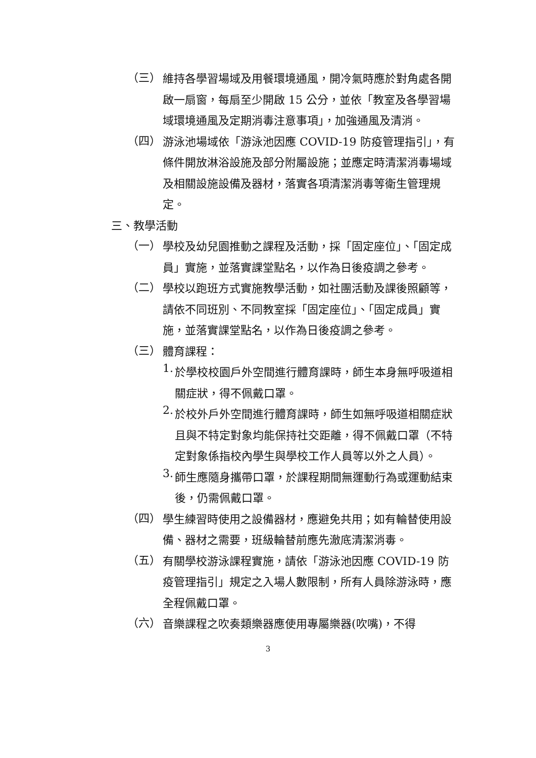（三）
維持各學習場域及用餐環境通風，開冷氣時應於對角處各開啟一扇窗，每扇至少開啟 15 公分，並依「教室及各學習場域環境通風及定期消毒注意事項」，加強通風及清消。
（四）
游泳池場域依「游泳池因應 COVID-19 防疫管理指引」，有條件開放淋浴設施及部分附屬設施；並應定時清潔消毒場域及相關設施設備及器材，落實各項清潔消毒等衛生管理規定。
三、教學活動
（一）
學校及幼兒園推動之課程及活動，採「固定座位」、「固定成員」實施，並落實課堂點名，以作為日後疫調之參考。
（二）
學校以跑班方式實施教學活動，如社團活動及課後照顧等，請依不同班別、不同教室採「固定座位」、「固定成員」實施，並落實課堂點名，以作為日後疫調之參考。
（三）
體育課程：
1.
於學校校園戶外空間進行體育課時，師生本身無呼吸道相關症狀，得不佩戴口罩。
2.
於校外戶外空間進行體育課時，師生如無呼吸道相關症狀且與不特定對象均能保持社交距離，得不佩戴口罩（不特定對象係指校內學生與學校工作人員等以外之人員）。
3.
師生應隨身攜帶口罩，於課程期間無運動行為或運動結束後，仍需佩戴口罩。
（四）
學生練習時使用之設備器材，應避免共用；如有輪替使用設備、器材之需要，班級輪替前應先澈底清潔消毒。
（五）
有關學校游泳課程實施，請依「游泳池因應 COVID-19 防疫管理指引」規定之入場人數限制，所有人員除游泳時，應全程佩戴口罩。
（六）
音樂課程之吹奏類樂器應使用專屬樂器(吹嘴)，不得
3